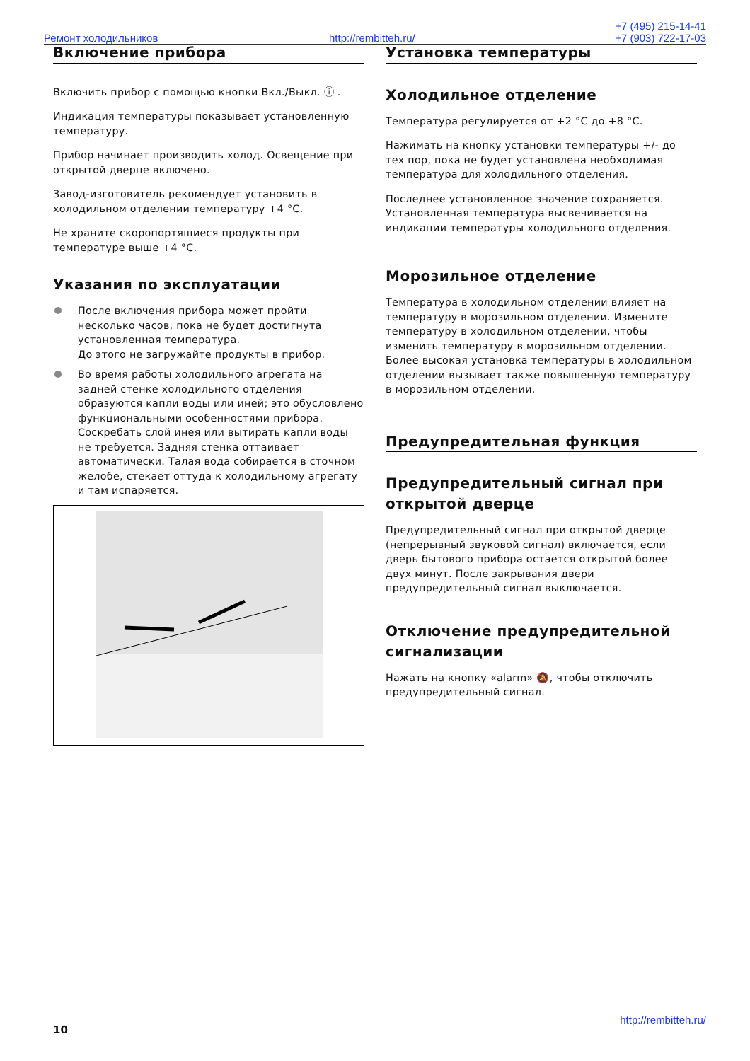Ремонт холодильников http://rembitteh.ru/
+7 (495) 215-14-41
+7 (903) 722-17-03
Включение прибора
Включить прибор с помощью кнопки Вкл./Выкл. ⓘ .
Индикация температуры показывает установленную температуру.
Прибор начинает производить холод. Освещение при открытой дверце включено.
Завод-изготовитель рекомендует установить в холодильном отделении температуру +4 °C.
Не храните скоропортящиеся продукты при температуре выше +4 °C.
Указания по эксплуатации
После включения прибора может пройти несколько часов, пока не будет достигнута установленная температура.
До этого не загружайте продукты в прибор.
Во время работы холодильного агрегата на задней стенке холодильного отделения образуются капли воды или иней; это обусловлено функциональными особенностями прибора. Соскребать слой инея или вытирать капли воды не требуется. Задняя стенка оттаивает автоматически. Талая вода собирается в сточном желобе, стекает оттуда к холодильному агрегату и там испаряется.
Установка температуры
Холодильное отделение
Температура регулируется от +2 °C до +8 °C.
Нажимать на кнопку установки температуры +/- до тех пор, пока не будет установлена необходимая температура для холодильного отделения.
Последнее установленное значение сохраняется. Установленная температура высвечивается на индикации температуры холодильного отделения.
Морозильное отделение
Температура в холодильном отделении влияет на температуру в морозильном отделении. Измените температуру в холодильном отделении, чтобы изменить температуру в морозильном отделении. Более высокая установка температуры в холодильном отделении вызывает также повышенную температуру в морозильном отделении.
Предупредительная функция
Предупредительный сигнал при открытой дверце
Предупредительный сигнал при открытой дверце (непрерывный звуковой сигнал) включается, если дверь бытового прибора остается открытой более двух минут. После закрывания двери предупредительный сигнал выключается.
Отключение предупредительной сигнализации
Нажать на кнопку «alarm» 🔕, чтобы отключить предупредительный сигнал.
http://rembitteh.ru/
10